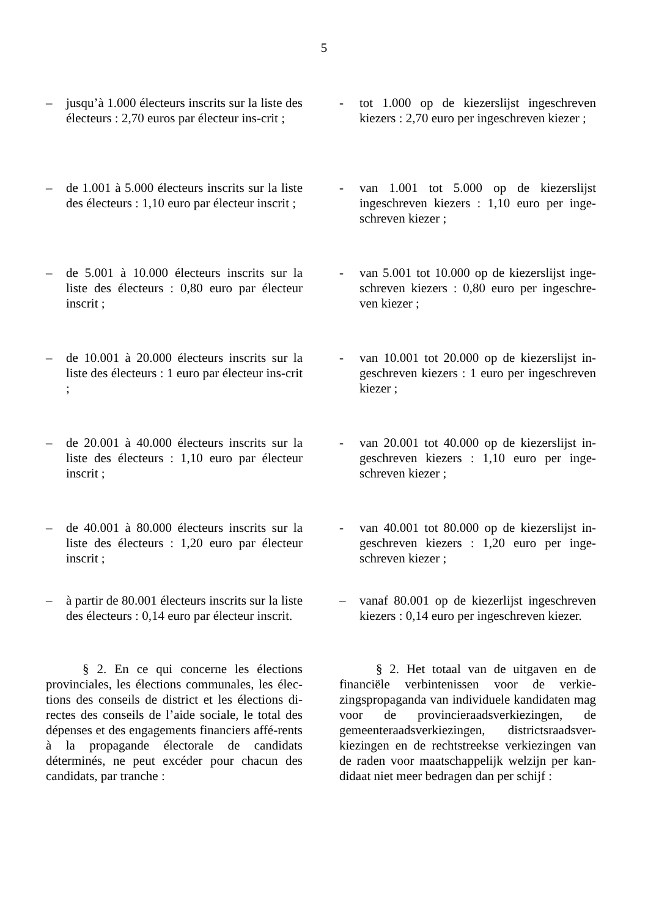5
– jusqu’à 1.000 électeurs inscrits sur la liste des électeurs : 2,70 euros par électeur ins-crit ;
- tot 1.000 op de kiezerslijst ingeschreven kiezers : 2,70 euro per ingeschreven kiezer ;
– de 1.001 à 5.000 électeurs inscrits sur la liste des électeurs : 1,10 euro par électeur inscrit ;
- van 1.001 tot 5.000 op de kiezerslijst ingeschreven kiezers : 1,10 euro per inge-schreven kiezer ;
– de 5.001 à 10.000 électeurs inscrits sur la liste des électeurs : 0,80 euro par électeur inscrit ;
- van 5.001 tot 10.000 op de kiezerslijst inge-schreven kiezers : 0,80 euro per ingeschre-ven kiezer ;
– de 10.001 à 20.000 électeurs inscrits sur la liste des électeurs : 1 euro par électeur ins-crit ;
- van 10.001 tot 20.000 op de kiezerslijst in-geschreven kiezers : 1 euro per ingeschreven kiezer ;
– de 20.001 à 40.000 électeurs inscrits sur la liste des électeurs : 1,10 euro par électeur inscrit ;
- van 20.001 tot 40.000 op de kiezerslijst in-geschreven kiezers : 1,10 euro per inge-schreven kiezer ;
– de 40.001 à 80.000 électeurs inscrits sur la liste des électeurs : 1,20 euro par électeur inscrit ;
- van 40.001 tot 80.000 op de kiezerslijst in-geschreven kiezers : 1,20 euro per inge-schreven kiezer ;
– à partir de 80.001 électeurs inscrits sur la liste des électeurs : 0,14 euro par électeur inscrit.
– vanaf 80.001 op de kiezerlijst ingeschreven kiezers : 0,14 euro per ingeschreven kiezer.
§ 2. En ce qui concerne les élections provinciales, les élections communales, les élec-tions des conseils de district et les élections di-rectes des conseils de l’aide sociale, le total des dépenses et des engagements financiers affé-rents à la propagande électorale de candidats déterminés, ne peut excéder pour chacun des candidats, par tranche :
§ 2. Het totaal van de uitgaven en de financiële verbintenissen voor de verkie-zingspropaganda van individuele kandidaten mag voor de provincieraadsverkiezingen, de gemeenteraadsverkiezingen, districtsraadsver-kiezingen en de rechtstreekse verkiezingen van de raden voor maatschappelijk welzijn per kan-didaat niet meer bedragen dan per schijf :